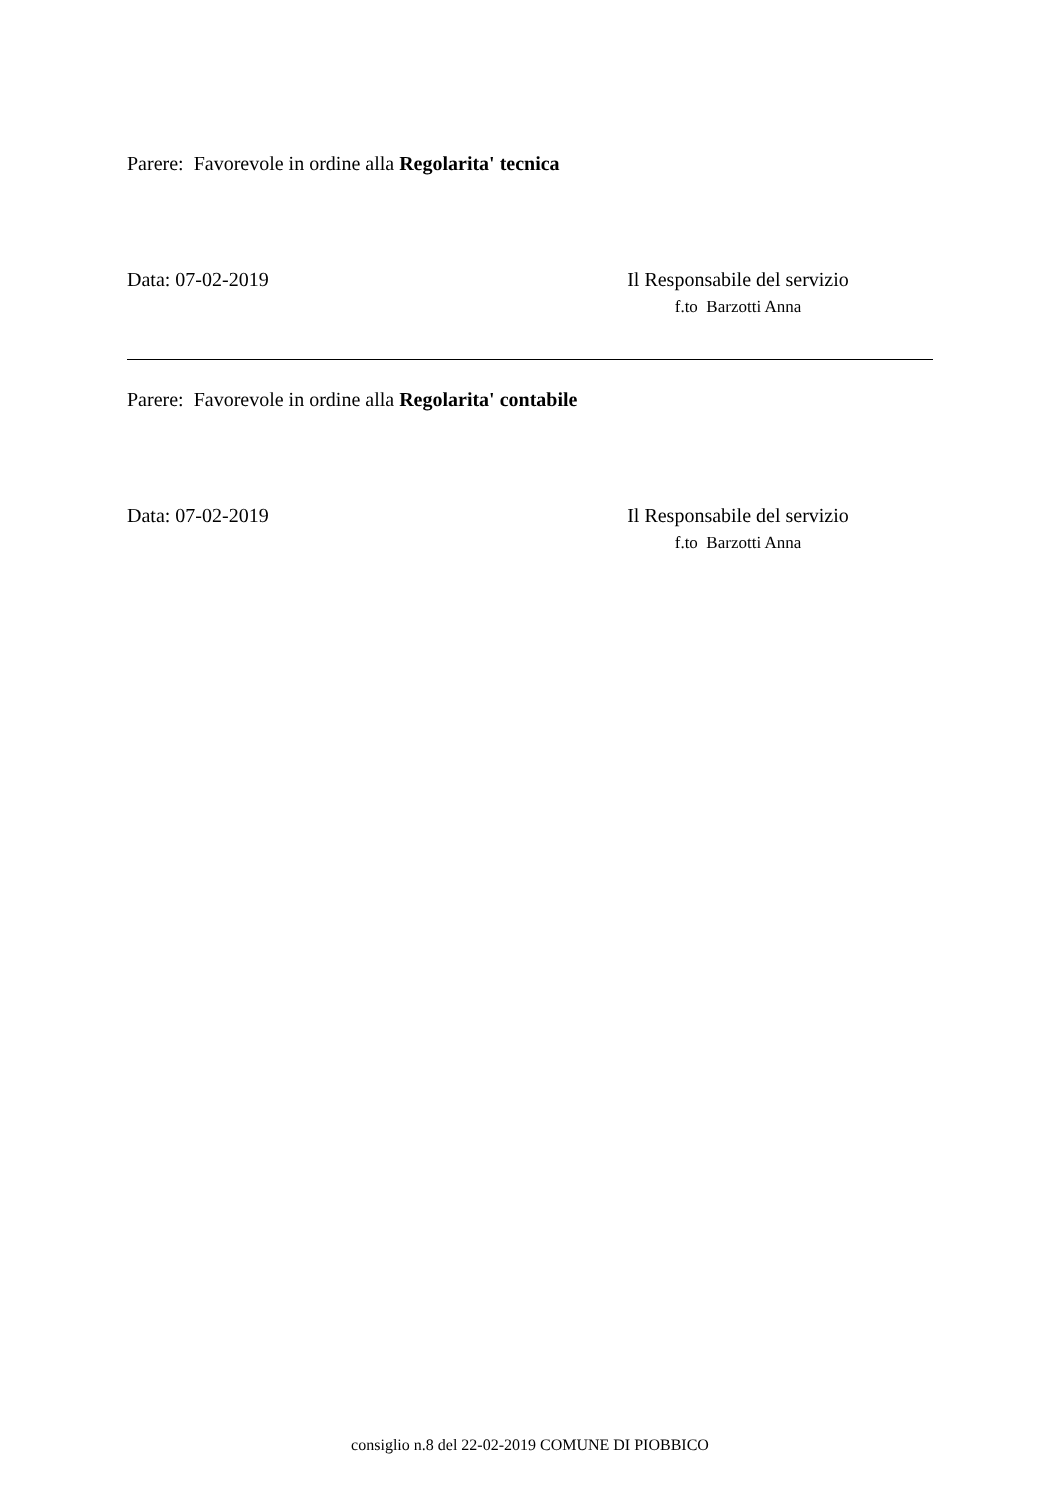Parere: Favorevole in ordine alla Regolarita' tecnica
Data: 07-02-2019 Il Responsabile del servizio
f.to Barzotti Anna
Parere: Favorevole in ordine alla Regolarita' contabile
Data: 07-02-2019 Il Responsabile del servizio
f.to Barzotti Anna
consiglio n.8 del 22-02-2019 COMUNE DI PIOBBICO